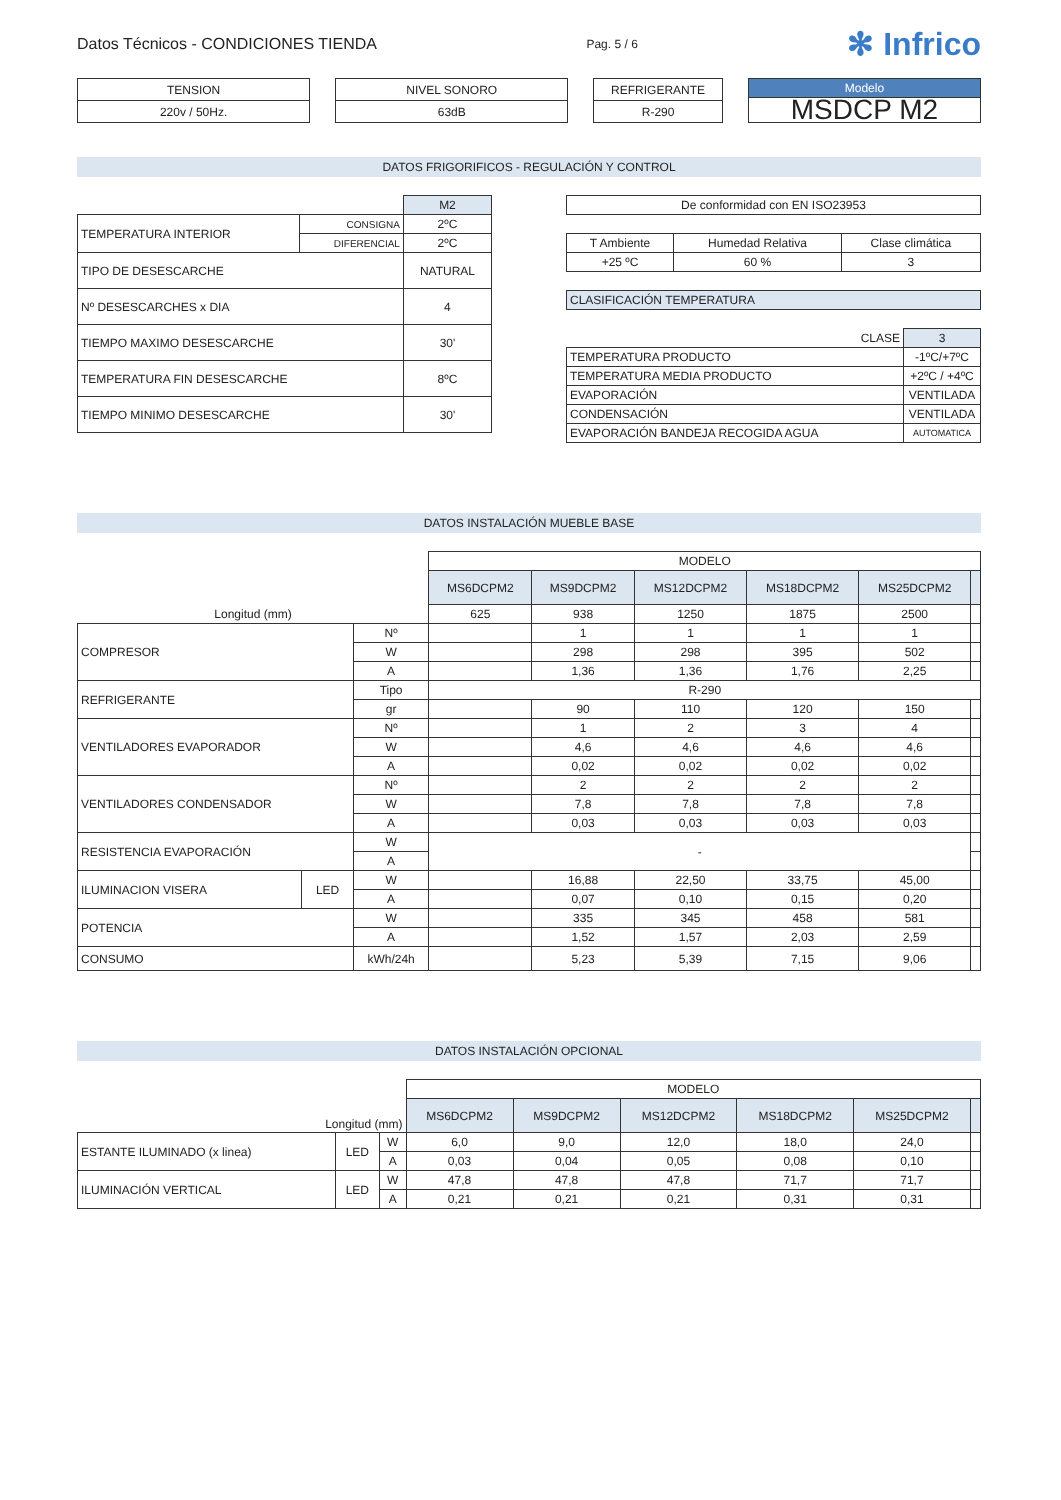Datos Técnicos - CONDICIONES TIENDA Pag. 5 / 6 ✻ Infrico
| TENSION |
| --- |
| 220v / 50Hz. |
| NIVEL SONORO |
| --- |
| 63dB |
| REFRIGERANTE |
| --- |
| R-290 |
| Modelo |
| --- |
| MSDCP M2 |
DATOS FRIGORIFICOS - REGULACIÓN Y CONTROL
| | | M2 |
| TEMPERATURA INTERIOR | CONSIGNA | 2ºC |
| | DIFERENCIAL | 2ºC |
| TIPO DE DESESCARCHE | | NATURAL |
| Nº DESESCARCHES x DIA | | 4 |
| TIEMPO MAXIMO DESESCARCHE | | 30' |
| TEMPERATURA FIN DESESCARCHE | | 8ºC |
| TIEMPO MINIMO DESESCARCHE | | 30' |
| De conformidad con EN ISO23953 |
| T Ambiente | Humedad Relativa | Clase climática |
| +25 ºC | 60 % | 3 |
| CLASIFICACIÓN TEMPERATURA |
| CLASE | 3 |
| TEMPERATURA PRODUCTO | -1ºC/+7ºC |
| TEMPERATURA MEDIA PRODUCTO | +2ºC / +4ºC |
| EVAPORACIÓN | VENTILADA |
| CONDENSACIÓN | VENTILADA |
| EVAPORACIÓN BANDEJA RECOGIDA AGUA | AUTOMATICA |
DATOS INSTALACIÓN MUEBLE BASE
| | | | MODELO | | | | | |
| | | | MS6DCPM2 | MS9DCPM2 | MS12DCPM2 | MS18DCPM2 | MS25DCPM2 | |
| Longitud (mm) | | | 625 | 938 | 1250 | 1875 | 2500 | |
| COMPRESOR | | Nº | | 1 | 1 | 1 | 1 | |
| | | W | | 298 | 298 | 395 | 502 | |
| | | A | | 1,36 | 1,36 | 1,76 | 2,25 | |
| REFRIGERANTE | | Tipo | R-290 | | | | | |
| | | gr | | 90 | 110 | 120 | 150 | |
| VENTILADORES EVAPORADOR | | Nº | | 1 | 2 | 3 | 4 | |
| | | W | | 4,6 | 4,6 | 4,6 | 4,6 | |
| | | A | | 0,02 | 0,02 | 0,02 | 0,02 | |
| VENTILADORES CONDENSADOR | | Nº | | 2 | 2 | 2 | 2 | |
| | | W | | 7,8 | 7,8 | 7,8 | 7,8 | |
| | | A | | 0,03 | 0,03 | 0,03 | 0,03 | |
| RESISTENCIA EVAPORACIÓN | | W | - | | | | | |
| | | A | | | | | | |
| ILUMINACION VISERA | LED | W | | 16,88 | 22,50 | 33,75 | 45,00 | |
| | | A | | 0,07 | 0,10 | 0,15 | 0,20 | |
| POTENCIA | | W | | 335 | 345 | 458 | 581 | |
| | | A | | 1,52 | 1,57 | 2,03 | 2,59 | |
| CONSUMO | | kWh/24h | | 5,23 | 5,39 | 7,15 | 9,06 | |
DATOS INSTALACIÓN OPCIONAL
| | | | MODELO | | | | | |
| Longitud (mm) | | | MS6DCPM2 | MS9DCPM2 | MS12DCPM2 | MS18DCPM2 | MS25DCPM2 | |
| ESTANTE ILUMINADO (x linea) | LED | W | 6,0 | 9,0 | 12,0 | 18,0 | 24,0 | |
| | | A | 0,03 | 0,04 | 0,05 | 0,08 | 0,10 | |
| ILUMINACIÓN VERTICAL | LED | W | 47,8 | 47,8 | 47,8 | 71,7 | 71,7 | |
| | | A | 0,21 | 0,21 | 0,21 | 0,31 | 0,31 | |